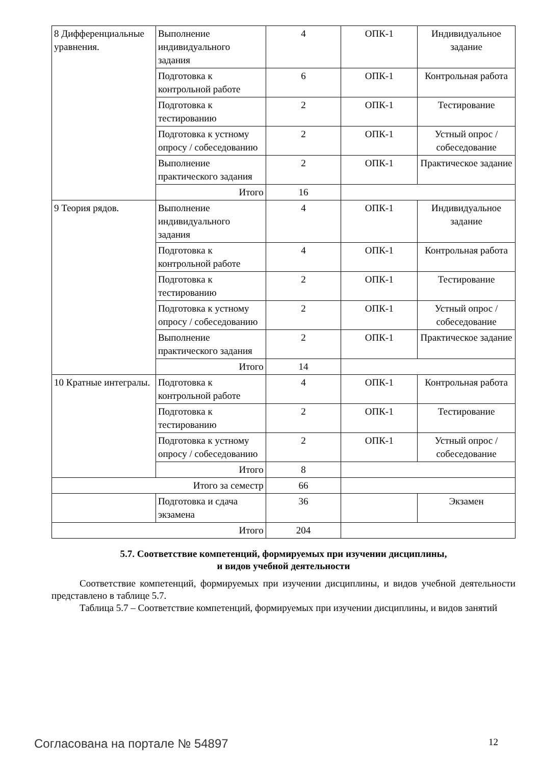| 8 Дифференциальные уравнения. | Выполнение индивидуального задания | 4 | ОПК-1 | Индивидуальное задание |
| | Подготовка к контрольной работе | 6 | ОПК-1 | Контрольная работа |
| | Подготовка к тестированию | 2 | ОПК-1 | Тестирование |
| | Подготовка к устному опросу / собеседованию | 2 | ОПК-1 | Устный опрос / собеседование |
| | Выполнение практического задания | 2 | ОПК-1 | Практическое задание |
| | Итого | 16 | | |
| 9 Теория рядов. | Выполнение индивидуального задания | 4 | ОПК-1 | Индивидуальное задание |
| | Подготовка к контрольной работе | 4 | ОПК-1 | Контрольная работа |
| | Подготовка к тестированию | 2 | ОПК-1 | Тестирование |
| | Подготовка к устному опросу / собеседованию | 2 | ОПК-1 | Устный опрос / собеседование |
| | Выполнение практического задания | 2 | ОПК-1 | Практическое задание |
| | Итого | 14 | | |
| 10 Кратные интегралы. | Подготовка к контрольной работе | 4 | ОПК-1 | Контрольная работа |
| | Подготовка к тестированию | 2 | ОПК-1 | Тестирование |
| | Подготовка к устному опросу / собеседованию | 2 | ОПК-1 | Устный опрос / собеседование |
| | Итого | 8 | | |
| Итого за семестр | | 66 | | |
| | Подготовка и сдача экзамена | 36 | | Экзамен |
| Итого | | 204 | | |
5.7. Соответствие компетенций, формируемых при изучении дисциплины,
и видов учебной деятельности
Соответствие компетенций, формируемых при изучении дисциплины, и видов учебной деятельности представлено в таблице 5.7.
Таблица 5.7 – Соответствие компетенций, формируемых при изучении дисциплины, и видов занятий
Согласована на портале № 54897 12